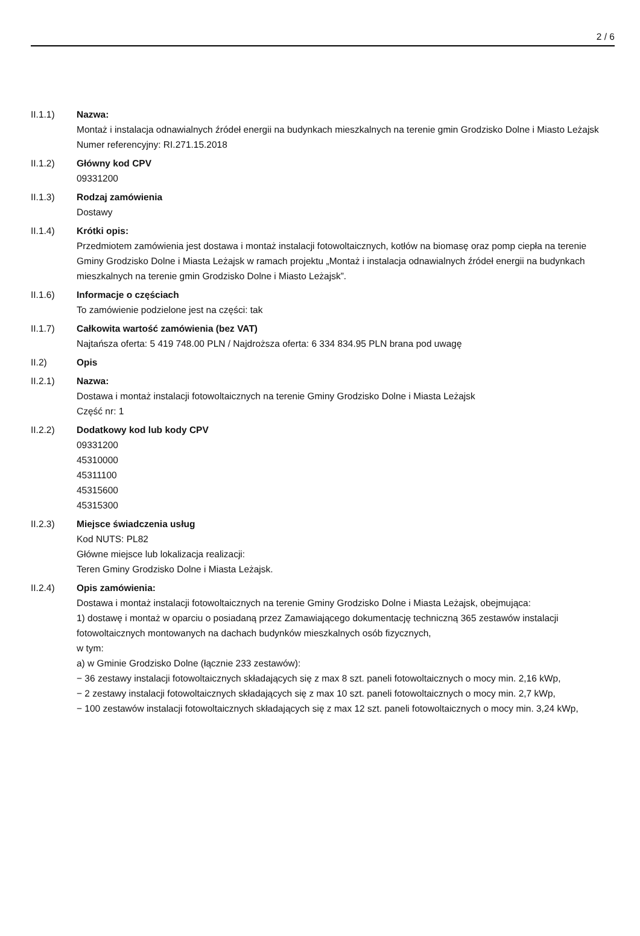2 / 6
II.1.1) Nazwa:
Montaż i instalacja odnawialnych źródeł energii na budynkach mieszkalnych na terenie gmin Grodzisko Dolne i Miasto Leżajsk
Numer referencyjny: RI.271.15.2018
II.1.2) Główny kod CPV
09331200
II.1.3) Rodzaj zamówienia
Dostawy
II.1.4) Krótki opis:
Przedmiotem zamówienia jest dostawa i montaż instalacji fotowoltaicznych, kotłów na biomasę oraz pomp ciepła na terenie Gminy Grodzisko Dolne i Miasta Leżajsk w ramach projektu „Montaż i instalacja odnawialnych źródeł energii na budynkach mieszkalnych na terenie gmin Grodzisko Dolne i Miasto Leżajsk”.
II.1.6) Informacje o częściach
To zamówienie podzielone jest na części: tak
II.1.7) Całkowita wartość zamówienia (bez VAT)
Najtańsza oferta: 5 419 748.00 PLN / Najdroższa oferta: 6 334 834.95 PLN brana pod uwagę
II.2) Opis
II.2.1) Nazwa:
Dostawa i montaż instalacji fotowoltaicznych na terenie Gminy Grodzisko Dolne i Miasta Leżajsk
Część nr: 1
II.2.2) Dodatkowy kod lub kody CPV
09331200
45310000
45311100
45315600
45315300
II.2.3) Miejsce świadczenia usług
Kod NUTS: PL82
Główne miejsce lub lokalizacja realizacji:
Teren Gminy Grodzisko Dolne i Miasta Leżajsk.
II.2.4) Opis zamówienia:
Dostawa i montaż instalacji fotowoltaicznych na terenie Gminy Grodzisko Dolne i Miasta Leżajsk, obejmująca:
1) dostawę i montaż w oparciu o posiadaną przez Zamawiającego dokumentację techniczną 365 zestawów instalacji fotowoltaicznych montowanych na dachach budynków mieszkalnych osób fizycznych,
w tym:
a) w Gminie Grodzisko Dolne (łącznie 233 zestawów):
− 36 zestawy instalacji fotowoltaicznych składających się z max 8 szt. paneli fotowoltaicznych o mocy min. 2,16 kWp,
− 2 zestawy instalacji fotowoltaicznych składających się z max 10 szt. paneli fotowoltaicznych o mocy min. 2,7 kWp,
− 100 zestawów instalacji fotowoltaicznych składających się z max 12 szt. paneli fotowoltaicznych o mocy min. 3,24 kWp,